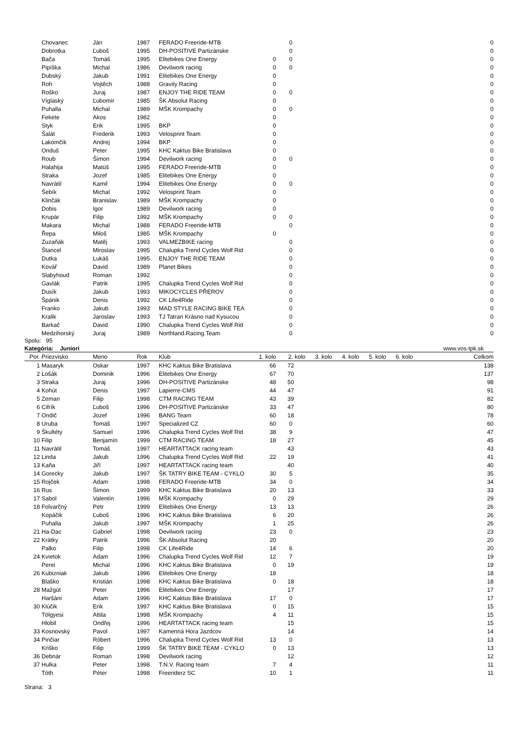| | Chovanec | Ján | 1987 | FERADO Freeride-MTB | | 0 | | | | | 0 |
| | Dobrotka | Ľuboš | 1995 | DH-POSITIVE Partizánske | | 0 | | | | | 0 |
| | Bača | Tomáš | 1995 | Elitebikes One Energy | 0 | 0 | | | | | 0 |
| | Pipíška | Michal | 1986 | Devilwork racing | 0 | 0 | | | | | 0 |
| | Dubský | Jakub | 1991 | Elitebikes One Energy | 0 | | | | | | 0 |
| | Roh | Vojtěch | 1988 | Gravity Racing | 0 | | | | | | 0 |
| | Roško | Juraj | 1987 | ENJOY THE RIDE TEAM | 0 | 0 | | | | | 0 |
| | Víglaský | Ľubomír | 1985 | ŠK Absolut Racing | 0 | | | | | | 0 |
| | Puhalla | Michal | 1989 | MŠK Krompachy | 0 | 0 | | | | | 0 |
| | Fekete | Akos | 1982 | | 0 | | | | | | 0 |
| | Styk | Erik | 1995 | BKP | 0 | | | | | | 0 |
| | Šalát | Frederik | 1993 | Velosprint Team | 0 | | | | | | 0 |
| | Lakomčík | Andrej | 1994 | BKP | 0 | | | | | | 0 |
| | Onduš | Peter | 1995 | KHC Kaktus Bike Bratislava | 0 | | | | | | 0 |
| | Roub | Šimon | 1994 | Devilwork racing | 0 | 0 | | | | | 0 |
| | Halahija | Matúš | 1995 | FERADO Freeride-MTB | 0 | | | | | | 0 |
| | Straka | Jozef | 1985 | Elitebikes One Energy | 0 | | | | | | 0 |
| | Navrátil | Kamil | 1994 | Elitebikes One Energy | 0 | 0 | | | | | 0 |
| | Šebík | Michal | 1992 | Velosprint Team | 0 | | | | | | 0 |
| | Klinčák | Branislav | 1989 | MŠK Krompachy | 0 | | | | | | 0 |
| | Dobis | Igor | 1989 | Devilwork racing | 0 | | | | | | 0 |
| | Krupár | Filip | 1992 | MŠK Krompachy | 0 | 0 | | | | | 0 |
| | Makara | Michal | 1988 | FERADO Freeride-MTB | | 0 | | | | | 0 |
| | Řepa | Miloš | 1985 | MŠK Krompachy | 0 | | | | | | 0 |
| | Zuzaňák | Matěj | 1993 | VALMEZBIKE racing | | 0 | | | | | 0 |
| | Štancel | Miroslav | 1995 | Chalupka Trend Cycles Wolf Rid | | 0 | | | | | 0 |
| | Dutka | Lukáš | 1995 | ENJOY THE RIDE TEAM | | 0 | | | | | 0 |
| | Kovář | David | 1989 | Planet Bikes | | 0 | | | | | 0 |
| | Slabyhoud | Roman | 1992 | | | 0 | | | | | 0 |
| | Gavlák | Patrik | 1995 | Chalupka Trend Cycles Wolf Rid | | 0 | | | | | 0 |
| | Dusík | Jakub | 1993 | MIKOCYCLES PŘEROV | | 0 | | | | | 0 |
| | Špánik | Denis | 1992 | CK Life4Ride | | 0 | | | | | 0 |
| | Franko | Jakub | 1993 | MAD STYLE RACING BIKE TEA | | 0 | | | | | 0 |
| | Kralik | Jaroslav | 1993 | TJ Tatran Krásno nad Kysucou | | 0 | | | | | 0 |
| | Barkač | David | 1990 | Chalupka Trend Cycles Wolf Rid | | 0 | | | | | 0 |
| | Medzihorský | Juraj | 1989 | Northland.Racing.Team | | 0 | | | | | 0 |
Spolu: 95
Kategória: Juniori www.vos-tpk.sk
| Por. | Priezvisko | Meno | Rok | Klub | 1. kolo | 2. kolo | 3. kolo | 4. kolo | 5. kolo | 6. kolo | Celkom |
| --- | --- | --- | --- | --- | --- | --- | --- | --- | --- | --- | --- |
| 1 | Masaryk | Oskar | 1997 | KHC Kaktus Bike Bratislava | 66 | 72 | | | | | 138 |
| 2 | Lošák | Dominik | 1996 | Elitebikes One Energy | 67 | 70 | | | | | 137 |
| 3 | Straka | Juraj | 1996 | DH-POSITIVE Partizánske | 48 | 50 | | | | | 98 |
| 4 | Kohút | Denis | 1997 | Lapierre-CMS | 44 | 47 | | | | | 91 |
| 5 | Zeman | Filip | 1998 | CTM RACING TEAM | 43 | 39 | | | | | 82 |
| 6 | Cifrík | Ľuboš | 1996 | DH-POSITIVE Partizánske | 33 | 47 | | | | | 80 |
| 7 | Ondič | Jozef | 1996 | BANG Team | 60 | 18 | | | | | 78 |
| 8 | Uruba | Tomáš | 1997 | Specialized CZ | 60 | 0 | | | | | 60 |
| 9 | Škultéty | Samuel | 1996 | Chalupka Trend Cycles Wolf Rid | 38 | 9 | | | | | 47 |
| 10 | Filip | Benjamín | 1999 | CTM RACING TEAM | 18 | 27 | | | | | 45 |
| 11 | Navrátil | Tomáš | 1997 | HEARTATTACK racing team | | 43 | | | | | 43 |
| 12 | Linda | Jakub | 1996 | Chalupka Trend Cycles Wolf Rid | 22 | 19 | | | | | 41 |
| 13 | Kaňa | Jiří | 1997 | HEARTATTACK racing team | | 40 | | | | | 40 |
| 14 | Gorecky | Jakub | 1997 | ŠK TATRY BIKE TEAM - CYKLO | 30 | 5 | | | | | 35 |
| 15 | Rojček | Adam | 1998 | FERADO Freeride-MTB | 34 | 0 | | | | | 34 |
| 16 | Rus | Šimon | 1999 | KHC Kaktus Bike Bratislava | 20 | 13 | | | | | 33 |
| 17 | Sabol | Valentín | 1996 | MŠK Krompachy | 0 | 29 | | | | | 29 |
| 18 | Folvarčný | Petr | 1999 | Elitebikes One Energy | 13 | 13 | | | | | 26 |
| | Kopáčik | Ľuboš | 1996 | KHC Kaktus Bike Bratislava | 6 | 20 | | | | | 26 |
| | Puhalla | Jakub | 1997 | MŠK Krompachy | 1 | 25 | | | | | 26 |
| 21 | Ha-Dac | Gabriel | 1998 | Devilwork racing | 23 | 0 | | | | | 23 |
| 22 | Krátky | Patrik | 1996 | ŠK Absolut Racing | 20 | | | | | | 20 |
| | Palko | Filip | 1998 | CK Life4Ride | 14 | 6 | | | | | 20 |
| 24 | Kvietok | Adam | 1996 | Chalupka Trend Cycles Wolf Rid | 12 | 7 | | | | | 19 |
| | Perei | Michal | 1996 | KHC Kaktus Bike Bratislava | 0 | 19 | | | | | 19 |
| 26 | Kubizniak | Jakub | 1996 | Elitebikes One Energy | 18 | | | | | | 18 |
| | Blaško | Kristián | 1998 | KHC Kaktus Bike Bratislava | 0 | 18 | | | | | 18 |
| 28 | Mažgút | Peter | 1996 | Elitebikes One Energy | | 17 | | | | | 17 |
| | Haršáni | Adam | 1996 | KHC Kaktus Bike Bratislava | 17 | 0 | | | | | 17 |
| 30 | Klúčik | Erik | 1997 | KHC Kaktus Bike Bratislava | 0 | 15 | | | | | 15 |
| | Tölgyesi | Attila | 1998 | MŠK Krompachy | 4 | 11 | | | | | 15 |
| | Hlobil | Ondřej | 1996 | HEARTATTACK racing team | | 15 | | | | | 15 |
| 33 | Kosnovský | Pavol | 1997 | Kamenná Hora Jazdcov | | 14 | | | | | 14 |
| 34 | Pinčiar | Róbert | 1996 | Chalupka Trend Cycles Wolf Rid | 13 | 0 | | | | | 13 |
| | Kriško | Filip | 1999 | ŠK TATRY BIKE TEAM - CYKLO | 0 | 13 | | | | | 13 |
| 36 | Debnár | Roman | 1998 | Devilwork racing | | 12 | | | | | 12 |
| 37 | Hulka | Peter | 1998 | T.N.V. Racing team | 7 | 4 | | | | | 11 |
| | Tóth | Péter | 1998 | Freeriderz SC | 10 | 1 | | | | | 11 |
Strana: 3